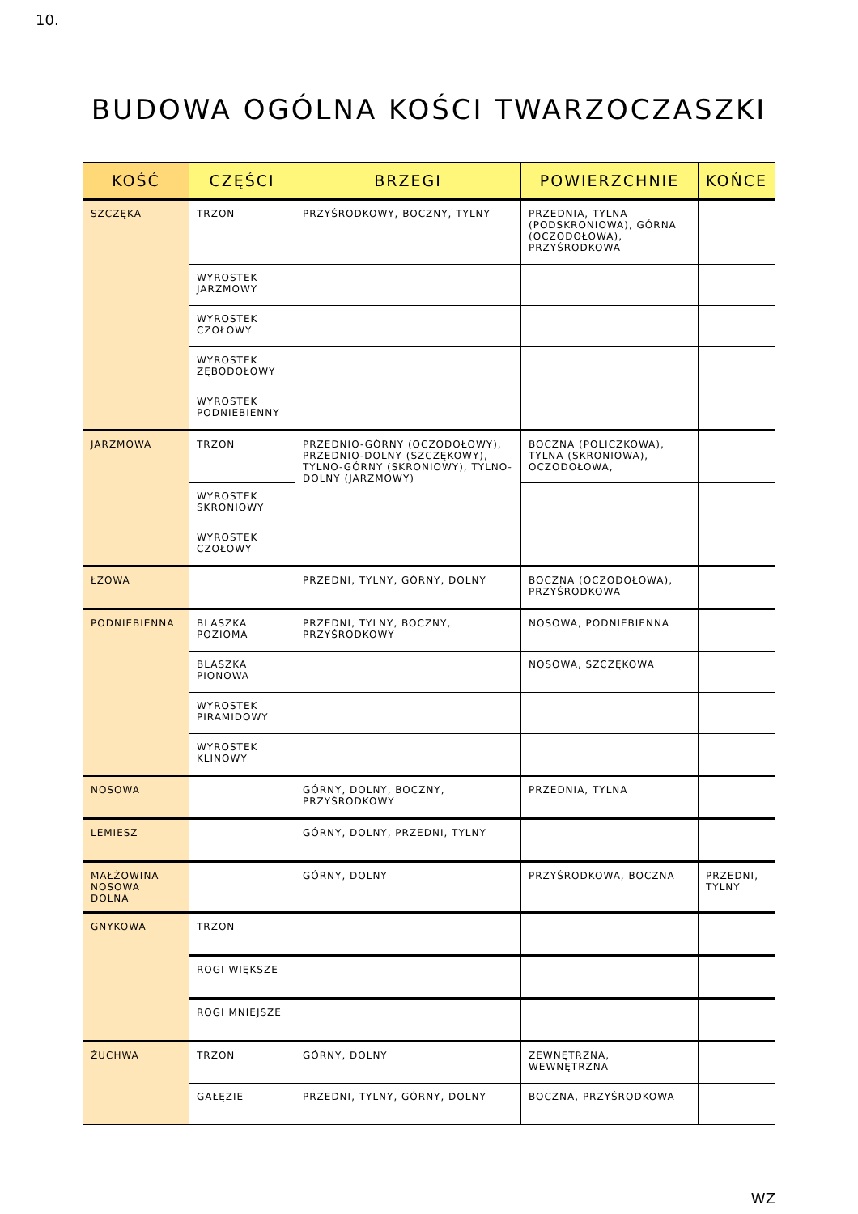10.
BUDOWA OGÓLNA KOŚCI TWARZOCZASZKI
| KOŚĆ | CZĘŚCI | BRZEGI | POWIERZCHNIE | KOŃCE |
| --- | --- | --- | --- | --- |
| SZCZĘKA | TRZON | PRZYŚRODKOWY, BOCZNY, TYLNY | PRZEDNIA, TYLNA (PODSKRONIOWA), GÓRNA (OCZODOŁOWA), PRZYŚRODKOWA | |
| | WYROSTEK JARZMOWY | | | |
| | WYROSTEK CZOŁOWY | | | |
| | WYROSTEK ZĘBODOŁOWY | | | |
| | WYROSTEK PODNIEBIENNY | | | |
| JARZMOWA | TRZON | PRZEDNIO-GÓRNY (OCZODOŁOWY), PRZEDNIO-DOLNY (SZCZĘKOWY), TYLNO-GÓRNY (SKRONIOWY), TYLNO-DOLNY (JARZMOWY) | BOCZNA (POLICZKOWA), TYLNA (SKRONIOWA), OCZODOŁOWA, | |
| | WYROSTEK SKRONIOWY | | | |
| | WYROSTEK CZOŁOWY | | | |
| ŁZOWA | | PRZEDNI, TYLNY, GÓRNY, DOLNY | BOCZNA (OCZODOŁOWA), PRZYŚRODKOWA | |
| PODNIEBIENNA | BLASZKA POZIOMA | PRZEDNI, TYLNY, BOCZNY, PRZYŚRODKOWY | NOSOWA, PODNIEBIENNA | |
| | BLASZKA PIONOWA | | NOSOWA, SZCZĘKOWA | |
| | WYROSTEK PIRAMIDOWY | | | |
| | WYROSTEK KLINOWY | | | |
| NOSOWA | | GÓRNY, DOLNY, BOCZNY, PRZYŚRODKOWY | PRZEDNIA, TYLNA | |
| LEMIESZ | | GÓRNY, DOLNY, PRZEDNI, TYLNY | | |
| MAŁŻOWINA NOSOWA DOLNA | | GÓRNY, DOLNY | PRZYŚRODKOWA, BOCZNA | PRZEDNI, TYLNY |
| GNYKOWA | TRZON | | | |
| | ROGI WIĘKSZE | | | |
| | ROGI MNIEJSZE | | | |
| ŻUCHWA | TRZON | GÓRNY, DOLNY | ZEWNĘTRZNA, WEWNĘTRZNA | |
| | GAŁĘZIE | PRZEDNI, TYLNY, GÓRNY, DOLNY | BOCZNA, PRZYŚRODKOWA | |
WZ